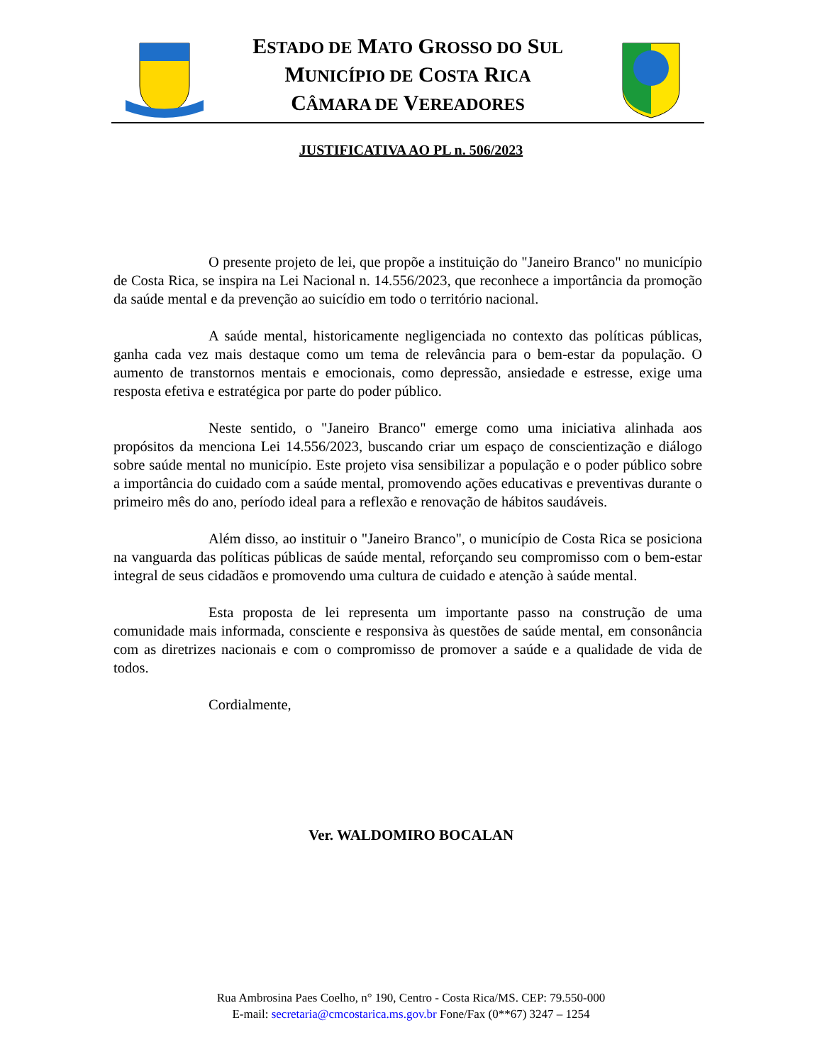ESTADO DE MATO GROSSO DO SUL
MUNICÍPIO DE COSTA RICA
CÂMARA DE VEREADORES
JUSTIFICATIVA AO PL n. 506/2023
O presente projeto de lei, que propõe a instituição do "Janeiro Branco" no município de Costa Rica, se inspira na Lei Nacional n. 14.556/2023, que reconhece a importância da promoção da saúde mental e da prevenção ao suicídio em todo o território nacional.
A saúde mental, historicamente negligenciada no contexto das políticas públicas, ganha cada vez mais destaque como um tema de relevância para o bem-estar da população. O aumento de transtornos mentais e emocionais, como depressão, ansiedade e estresse, exige uma resposta efetiva e estratégica por parte do poder público.
Neste sentido, o "Janeiro Branco" emerge como uma iniciativa alinhada aos propósitos da menciona Lei 14.556/2023, buscando criar um espaço de conscientização e diálogo sobre saúde mental no município. Este projeto visa sensibilizar a população e o poder público sobre a importância do cuidado com a saúde mental, promovendo ações educativas e preventivas durante o primeiro mês do ano, período ideal para a reflexão e renovação de hábitos saudáveis.
Além disso, ao instituir o "Janeiro Branco", o município de Costa Rica se posiciona na vanguarda das políticas públicas de saúde mental, reforçando seu compromisso com o bem-estar integral de seus cidadãos e promovendo uma cultura de cuidado e atenção à saúde mental.
Esta proposta de lei representa um importante passo na construção de uma comunidade mais informada, consciente e responsiva às questões de saúde mental, em consonância com as diretrizes nacionais e com o compromisso de promover a saúde e a qualidade de vida de todos.
Cordialmente,
Ver. WALDOMIRO BOCALAN
Rua Ambrosina Paes Coelho, n° 190, Centro - Costa Rica/MS. CEP: 79.550-000
E-mail: secretaria@cmcostarica.ms.gov.br Fone/Fax (0**67) 3247 – 1254